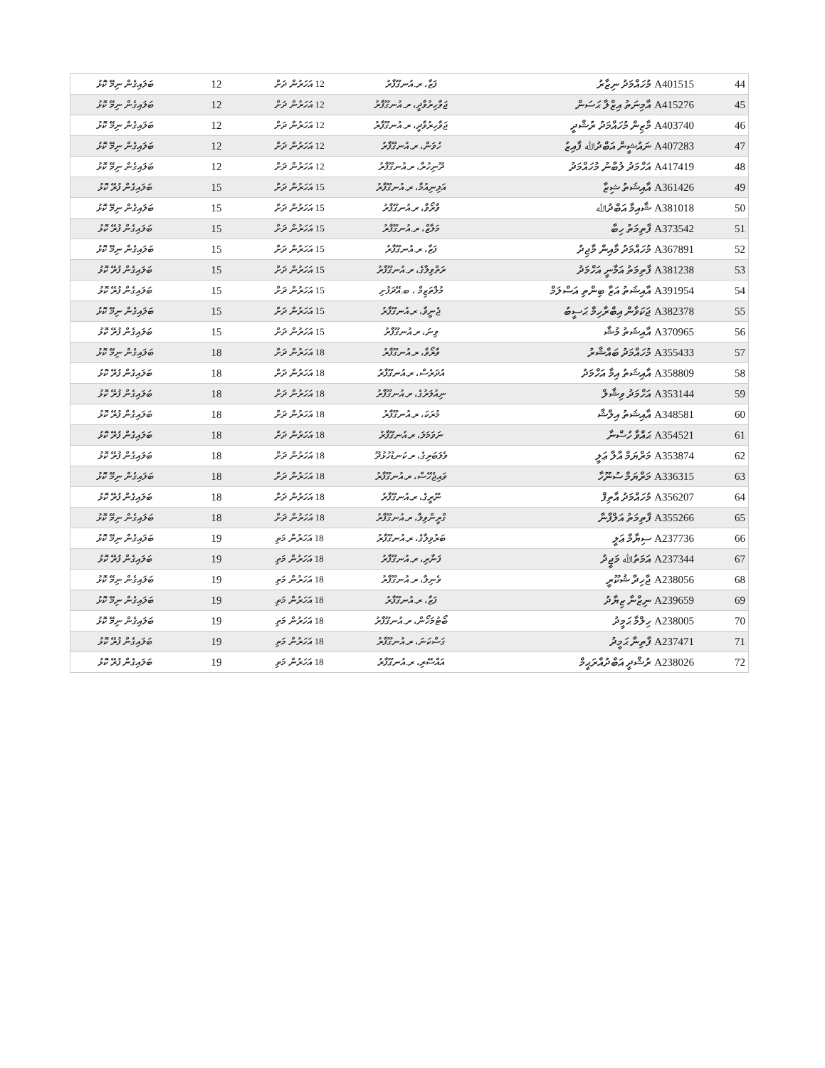| 44 | A401515 މުހައްމަދު ނިޒާރު | ފަޒާ، ރ.އުނގޫފާރު | 12 އަހަރުން ދަށް | 12 | ބަލައިގެން ނިމޭ ކޮޅު |
| 45 | A415276 އާމިނަތު އިޒްލާ ޙަސަން | ޖަވާހިރުވާދީ، ރ.އުނގޫފާރު | 12 އަހަރުން ދަށް | 12 | ބަލައިގެން ނިމޭ ކޮޅު |
| 46 | A403740 މާޒިން މުހައްމަދު ރުޝްދީ | ޖަވާހިރުވާދީ، ރ.އުނގޫފާރު | 12 އަހަރުން ދަށް | 12 | ބަލައިގެން ނިމޭ ކޮޅު |
| 47 | A407283 ނައުޝީން އަބްދުﷲ ފާއިޒު | ހުވަން، ރ.އުނގޫފާރު | 12 އަހަރުން ދަށް | 12 | ބަލައިގެން ނިމޭ ކޮޅު |
| 48 | A417419 އަހްމަދު ލުބާނު މުހައްމަދު | ދޫނިހުރާ، ރ.އުނގޫފާރު | 12 އަހަރުން ދަށް | 12 | ބަލައިގެން ނިމޭ ކޮޅު |
| 49 | A361426 އާއިޝަތު ޝިޒާ | އަލިނިއުމާ، ރ.އުނގޫފާރު | 15 އަހަރުން ދަށް | 15 | ބަލައިގެން ފުރޭ ކޮޅު |
| 50 | A381018 ޝާއިމާ އަބްދުﷲ | ވާރޯވާ، ރ.އުނގޫފާރު | 15 އަހަރުން ދަށް | 15 | ބަލައިގެން ނިމޭ ކޮޅު |
| 51 | A373542 ފާތިމަތު ހިބާ | މަލާޒް، ރ.އުނގޫފާރު | 15 އަހަރުން ދަށް | 15 | ބަލައިގެން ފުރޭ ކޮޅު |
| 52 | A367891 މުހައްމަދު މާއިން މާޖިދު | ފަޒާ، ރ.އުނގޫފާރު | 15 އަހަރުން ދަށް | 15 | ބަލައިގެން ނިމޭ ކޮޅު |
| 53 | A381238 ފާތިމަތު އަމާނީ އަހްމަދު | ރަތްވިލާގެ، ރ.އުނގޫފާރު | 15 އަހަރުން ދަށް | 15 | ބަލައިގެން ފުރޭ ކޮޅު |
| 54 | A391954 އާއިޝަތު އަޒާ ބިންތި އަސްލަމް | މުލްތަޒިމް ، ބ.އޭދަފުށި | 15 އަހަރުން ދަށް | 15 | ބަލައިގެން ފުރޭ ކޮޅު |
| 55 | A382378 ޖަކަވާން އިބްރާހިމް ޙަސީބު | ޖެނީވާ، ރ.އުނގޫފާރު | 15 އަހަރުން ދަށް | 15 | ބަލައިގެން ނިމޭ ކޮޅު |
| 56 | A370965 އާއިޝަތު މުޝާ | ވިނަ، ރ.އުނގޫފާރު | 15 އަހަރުން ދަށް | 15 | ބަލައިގެން ފުރޭ ކޮޅު |
| 57 | A355433 މުހައްމަދު ބައްޝާރު | ވާރޯވާ، ރ.އުނގޫފާރު | 18 އަހަރުން ދަށް | 18 | ބަލައިގެން ނިމޭ ކޮޅު |
| 58 | A358809 އާއިޝަތު އިމާ އަހްމަދު | އުދަރެސް، ރ.އުނގޫފާރު | 18 އަހަރުން ދަށް | 18 | ބަލައިގެން ފުރޭ ކޮޅު |
| 59 | A353144 އަހްމަދު ވިޝާލް | ނިއުލަރުގެ، ރ.އުނގޫފާރު | 18 އަހަރުން ދަށް | 18 | ބަލައިގެން ފުރޭ ކޮޅު |
| 60 | A348581 އާއިޝަތު އިލްޝާ | މުރަކަ، ރ.އުނގޫފާރު | 18 އަހަރުން ދަށް | 18 | ބަލައިގެން ފުރޭ ކޮޅު |
| 61 | A354521 ޙައްވާ ހުސްނާ | ނަވަމަލަ، ރ.އުނގޫފާރު | 18 އަހަރުން ދަށް | 18 | ބަލައިގެން ފުރޭ ކޮޅު |
| 62 | A353874 މަރްޔަމް އާލާ ޢަލީ | ވެލަބަރިގެ، ރ.ކަނޑުހުޅުދޫ | 18 އަހަރުން ދަށް | 18 | ބަލައިގެން ފުރޭ ކޮޅު |
| 63 | A336315 މަރްޔަމް ސުނޫހާ | ވައިޖެހޭސް، ރ.އުނގޫފާރު | 18 އަހަރުން ދަށް | 18 | ބަލައިގެން ނިމޭ ކޮޅު |
| 64 | A356207 މުހައްމަދު އާތިފް | ނޫރީގެ، ރ.އުނގޫފާރު | 18 އަހަރުން ދަށް | 18 | ބަލައިގެން ފުރޭ ކޮޅު |
| 65 | A355266 ފާތިމަތު އަލްފާނާ | ގްރީންވިލާ، ރ.އުނގޫފާރު | 18 އަހަރުން ދަށް | 18 | ބަލައިގެން ނިމޭ ކޮޅު |
| 66 | A237736 ސިޔާމް ޢަލީ | ބަރުވިލާގެ، ރ.އުނގޫފާރު | 18 އަހަރުން މަތި | 19 | ބަލައިގެން ނިމޭ ކޮޅު |
| 67 | A237344 އަމަތުﷲ މަޖީދު | ފަނާރި، ރ.އުނގޫފާރު | 18 އަހަރުން މަތި | 19 | ބަލައިގެން ފުރޭ ކޮޅު |
| 68 | A238056 ޖާހިދާ ޝުކޫރީ | ވެނިލާ، ރ.އުނގޫފާރު | 18 އަހަރުން މަތި | 19 | ބަލައިގެން ނިމޭ ކޮޅު |
| 69 | A239659 ނިޒްނާ ޒިޔާދު | ފަޒާ، ރ.އުނގޫފާރު | 18 އަހަރުން މަތި | 19 | ބަލައިގެން ނިމޭ ކޮޅު |
| 70 | A238005 ހިލްމާ ޙަމީދު | ބޯޓުމަހޯން، ރ.އުނގޫފާރު | 18 އަހަރުން މަތި | 19 | ބަލައިގެން ނިމޭ ކޮޅު |
| 71 | A237471 ފާތިނާ ޙަމީދު | ގަސްކަނަ، ރ.އުނގޫފާރު | 18 އަހަރުން މަތި | 19 | ބަލައިގެން ފުރޭ ކޮޅު |
| 72 | A238026 ރުޝްދީ އަބްދުއްރަޙީމް | އައްސޭރި، ރ.އުނގޫފާރު | 18 އަހަރުން މަތި | 19 | ބަލައިގެން ފުރޭ ކޮޅު |